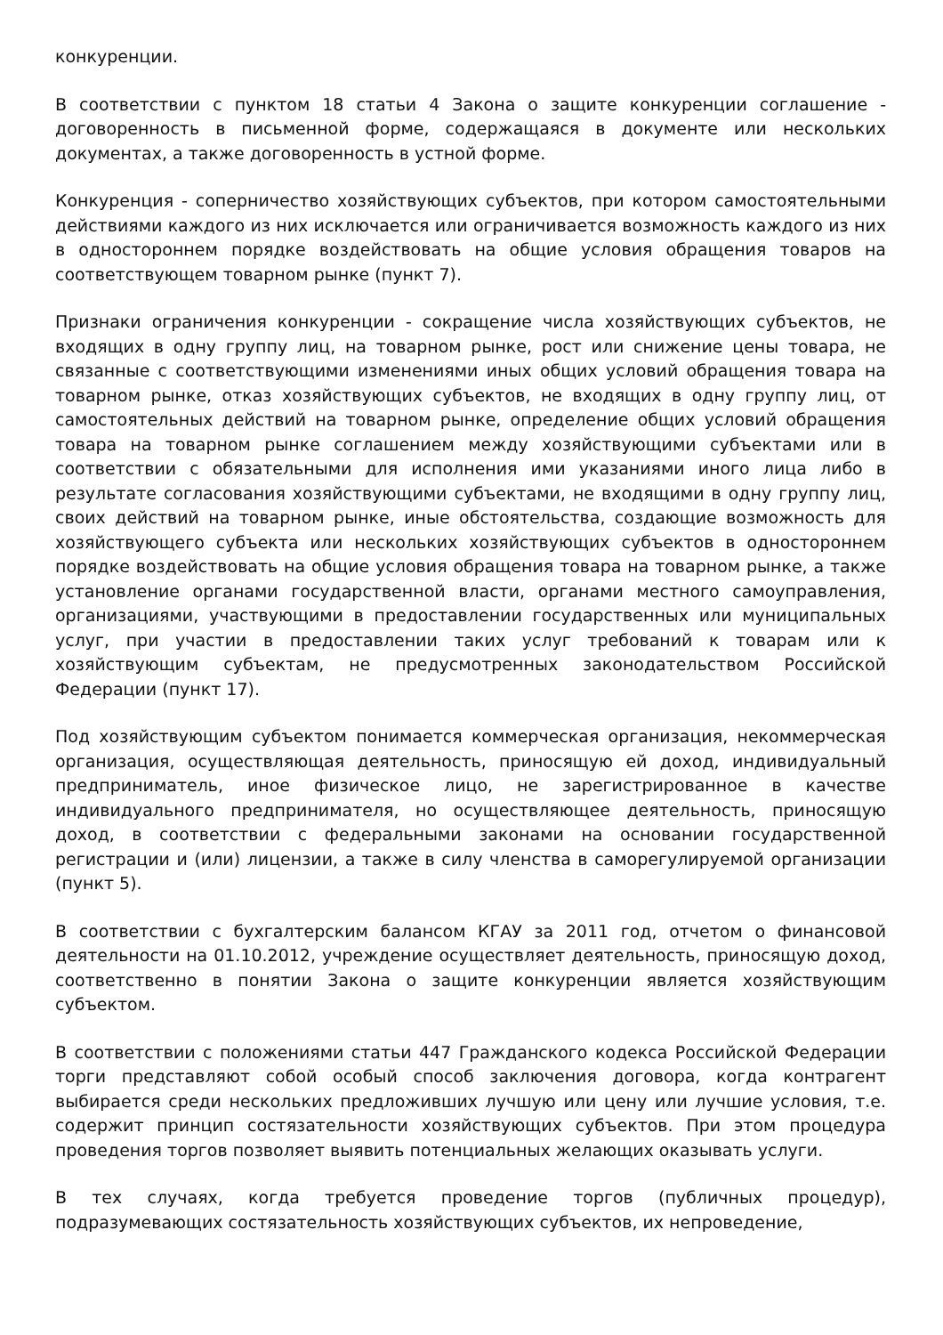конкуренции.
В соответствии с пунктом 18 статьи 4 Закона о защите конкуренции соглашение - договоренность в письменной форме, содержащаяся в документе или нескольких документах, а также договоренность в устной форме.
Конкуренция - соперничество хозяйствующих субъектов, при котором самостоятельными действиями каждого из них исключается или ограничивается возможность каждого из них в одностороннем порядке воздействовать на общие условия обращения товаров на соответствующем товарном рынке (пункт 7).
Признаки ограничения конкуренции - сокращение числа хозяйствующих субъектов, не входящих в одну группу лиц, на товарном рынке, рост или снижение цены товара, не связанные с соответствующими изменениями иных общих условий обращения товара на товарном рынке, отказ хозяйствующих субъектов, не входящих в одну группу лиц, от самостоятельных действий на товарном рынке, определение общих условий обращения товара на товарном рынке соглашением между хозяйствующими субъектами или в соответствии с обязательными для исполнения ими указаниями иного лица либо в результате согласования хозяйствующими субъектами, не входящими в одну группу лиц, своих действий на товарном рынке, иные обстоятельства, создающие возможность для хозяйствующего субъекта или нескольких хозяйствующих субъектов в одностороннем порядке воздействовать на общие условия обращения товара на товарном рынке, а также установление органами государственной власти, органами местного самоуправления, организациями, участвующими в предоставлении государственных или муниципальных услуг, при участии в предоставлении таких услуг требований к товарам или к хозяйствующим субъектам, не предусмотренных законодательством Российской Федерации (пункт 17).
Под хозяйствующим субъектом понимается коммерческая организация, некоммерческая организация, осуществляющая деятельность, приносящую ей доход, индивидуальный предприниматель, иное физическое лицо, не зарегистрированное в качестве индивидуального предпринимателя, но осуществляющее деятельность, приносящую доход, в соответствии с федеральными законами на основании государственной регистрации и (или) лицензии, а также в силу членства в саморегулируемой организации (пункт 5).
В соответствии с бухгалтерским балансом КГАУ за 2011 год, отчетом о финансовой деятельности на 01.10.2012, учреждение осуществляет деятельность, приносящую доход, соответственно в понятии Закона о защите конкуренции является хозяйствующим субъектом.
В соответствии с положениями статьи 447 Гражданского кодекса Российской Федерации торги представляют собой особый способ заключения договора, когда контрагент выбирается среди нескольких предложивших лучшую или цену или лучшие условия, т.е. содержит принцип состязательности хозяйствующих субъектов. При этом процедура проведения торгов позволяет выявить потенциальных желающих оказывать услуги.
В тех случаях, когда требуется проведение торгов (публичных процедур), подразумевающих состязательность хозяйствующих субъектов, их непроведение,